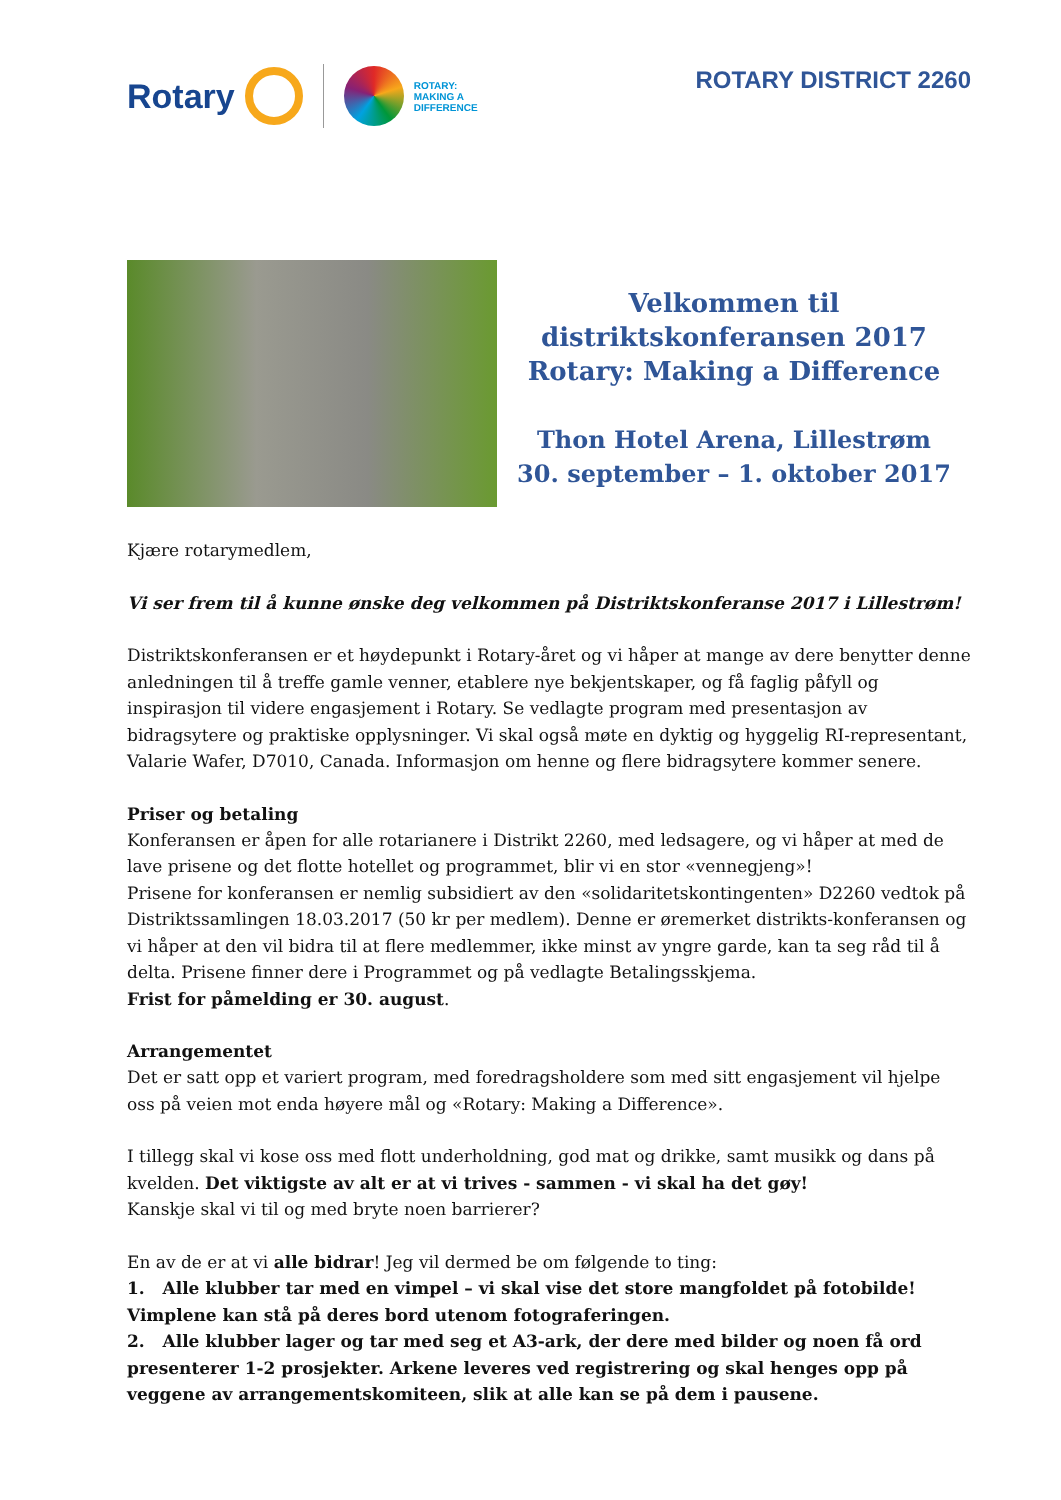Rotary
ROTARY:
MAKING A
DIFFERENCE
ROTARY DISTRICT 2260
Velkommen til
distriktskonferansen 2017
Rotary: Making a Difference
Thon Hotel Arena, Lillestrøm
30. september – 1. oktober 2017
Kjære rotarymedlem,
Vi ser frem til å kunne ønske deg velkommen på Distriktskonferanse 2017 i Lillestrøm!
Distriktskonferansen er et høydepunkt i Rotary-året og vi håper at mange av dere benytter denne anledningen til å treffe gamle venner, etablere nye bekjentskaper, og få faglig påfyll og inspirasjon til videre engasjement i Rotary. Se vedlagte program med presentasjon av bidragsytere og praktiske opplysninger. Vi skal også møte en dyktig og hyggelig RI-representant, Valarie Wafer, D7010, Canada. Informasjon om henne og flere bidragsytere kommer senere.
Priser og betaling
Konferansen er åpen for alle rotarianere i Distrikt 2260, med ledsagere, og vi håper at med de lave prisene og det flotte hotellet og programmet, blir vi en stor «vennegjeng»!
Prisene for konferansen er nemlig subsidiert av den «solidaritetskontingenten» D2260 vedtok på Distriktssamlingen 18.03.2017 (50 kr per medlem). Denne er øremerket distrikts-konferansen og vi håper at den vil bidra til at flere medlemmer, ikke minst av yngre garde, kan ta seg råd til å delta. Prisene finner dere i Programmet og på vedlagte Betalingsskjema.
Frist for påmelding er 30. august.
Arrangementet
Det er satt opp et variert program, med foredragsholdere som med sitt engasjement vil hjelpe oss på veien mot enda høyere mål og «Rotary: Making a Difference».
I tillegg skal vi kose oss med flott underholdning, god mat og drikke, samt musikk og dans på kvelden. Det viktigste av alt er at vi trives - sammen - vi skal ha det gøy!
Kanskje skal vi til og med bryte noen barrierer?
En av de er at vi alle bidrar! Jeg vil dermed be om følgende to ting:
1. Alle klubber tar med en vimpel – vi skal vise det store mangfoldet på fotobilde! Vimplene kan stå på deres bord utenom fotograferingen.
2. Alle klubber lager og tar med seg et A3-ark, der dere med bilder og noen få ord presenterer 1-2 prosjekter. Arkene leveres ved registrering og skal henges opp på veggene av arrangementskomiteen, slik at alle kan se på dem i pausene.